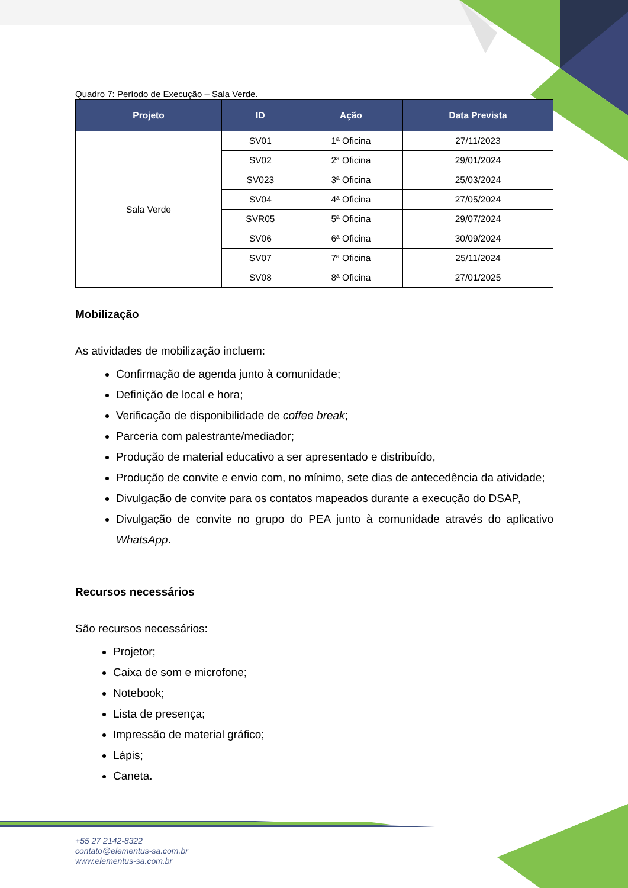Quadro 7: Período de Execução – Sala Verde.
| Projeto | ID | Ação | Data Prevista |
| --- | --- | --- | --- |
| Sala Verde | SV01 | 1ª Oficina | 27/11/2023 |
| | SV02 | 2ª Oficina | 29/01/2024 |
| | SV023 | 3ª Oficina | 25/03/2024 |
| | SV04 | 4ª Oficina | 27/05/2024 |
| | SVR05 | 5ª Oficina | 29/07/2024 |
| | SV06 | 6ª Oficina | 30/09/2024 |
| | SV07 | 7ª Oficina | 25/11/2024 |
| | SV08 | 8ª Oficina | 27/01/2025 |
Mobilização
As atividades de mobilização incluem:
Confirmação de agenda junto à comunidade;
Definição de local e hora;
Verificação de disponibilidade de coffee break;
Parceria com palestrante/mediador;
Produção de material educativo a ser apresentado e distribuído,
Produção de convite e envio com, no mínimo, sete dias de antecedência da atividade;
Divulgação de convite para os contatos mapeados durante a execução do DSAP,
Divulgação de convite no grupo do PEA junto à comunidade através do aplicativo WhatsApp.
Recursos necessários
São recursos necessários:
Projetor;
Caixa de som e microfone;
Notebook;
Lista de presença;
Impressão de material gráfico;
Lápis;
Caneta.
+55 27 2142-8322
contato@elementus-sa.com.br
www.elementus-sa.com.br